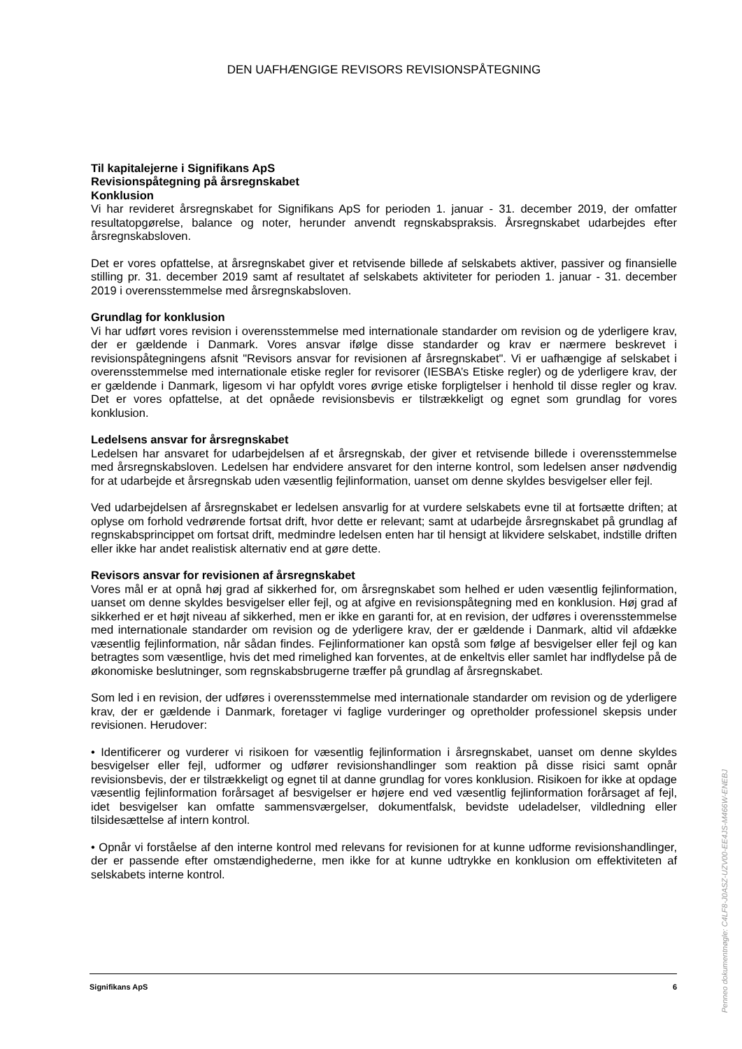DEN UAFHÆNGIGE REVISORS REVISIONSPÅTEGNING
Til kapitalejerne i Signifikans ApS
Revisionspåtegning på årsregnskabet
Konklusion
Vi har revideret årsregnskabet for Signifikans ApS for perioden 1. januar - 31. december 2019, der omfatter resultatopgørelse, balance og noter, herunder anvendt regnskabspraksis. Årsregnskabet udarbejdes efter årsregnskabsloven.
Det er vores opfattelse, at årsregnskabet giver et retvisende billede af selskabets aktiver, passiver og finansielle stilling pr. 31. december 2019 samt af resultatet af selskabets aktiviteter for perioden 1. januar - 31. december 2019 i overensstemmelse med årsregnskabsloven.
Grundlag for konklusion
Vi har udført vores revision i overensstemmelse med internationale standarder om revision og de yderligere krav, der er gældende i Danmark. Vores ansvar ifølge disse standarder og krav er nærmere beskrevet i revisionspåtegningens afsnit "Revisors ansvar for revisionen af årsregnskabet". Vi er uafhængige af selskabet i overensstemmelse med internationale etiske regler for revisorer (IESBA’s Etiske regler) og de yderligere krav, der er gældende i Danmark, ligesom vi har opfyldt vores øvrige etiske forpligtelser i henhold til disse regler og krav. Det er vores opfattelse, at det opnåede revisionsbevis er tilstrækkeligt og egnet som grundlag for vores konklusion.
Ledelsens ansvar for årsregnskabet
Ledelsen har ansvaret for udarbejdelsen af et årsregnskab, der giver et retvisende billede i overensstemmelse med årsregnskabsloven. Ledelsen har endvidere ansvaret for den interne kontrol, som ledelsen anser nødvendig for at udarbejde et årsregnskab uden væsentlig fejlinformation, uanset om denne skyldes besvigelser eller fejl.
Ved udarbejdelsen af årsregnskabet er ledelsen ansvarlig for at vurdere selskabets evne til at fortsætte driften; at oplyse om forhold vedrørende fortsat drift, hvor dette er relevant; samt at udarbejde årsregnskabet på grundlag af regnskabsprincippet om fortsat drift, medmindre ledelsen enten har til hensigt at likvidere selskabet, indstille driften eller ikke har andet realistisk alternativ end at gøre dette.
Revisors ansvar for revisionen af årsregnskabet
Vores mål er at opnå høj grad af sikkerhed for, om årsregnskabet som helhed er uden væsentlig fejlinformation, uanset om denne skyldes besvigelser eller fejl, og at afgive en revisionspåtegning med en konklusion. Høj grad af sikkerhed er et højt niveau af sikkerhed, men er ikke en garanti for, at en revision, der udføres i overensstemmelse med internationale standarder om revision og de yderligere krav, der er gældende i Danmark, altid vil afdække væsentlig fejlinformation, når sådan findes. Fejlinformationer kan opstå som følge af besvigelser eller fejl og kan betragtes som væsentlige, hvis det med rimelighed kan forventes, at de enkeltvis eller samlet har indflydelse på de økonomiske beslutninger, som regnskabsbrugerne træffer på grundlag af årsregnskabet.
Som led i en revision, der udføres i overensstemmelse med internationale standarder om revision og de yderligere krav, der er gældende i Danmark, foretager vi faglige vurderinger og opretholder professionel skepsis under revisionen. Herudover:
• Identificerer og vurderer vi risikoen for væsentlig fejlinformation i årsregnskabet, uanset om denne skyldes besvigelser eller fejl, udformer og udfører revisionshandlinger som reaktion på disse risici samt opnår revisionsbevis, der er tilstrækkeligt og egnet til at danne grundlag for vores konklusion. Risikoen for ikke at opdage væsentlig fejlinformation forårsaget af besvigelser er højere end ved væsentlig fejlinformation forårsaget af fejl, idet besvigelser kan omfatte sammensværgelser, dokumentfalsk, bevidste udeladelser, vildledning eller tilsidesættelse af intern kontrol.
• Opnår vi forståelse af den interne kontrol med relevans for revisionen for at kunne udforme revisionshandlinger, der er passende efter omstændighederne, men ikke for at kunne udtrykke en konklusion om effektiviteten af selskabets interne kontrol.
Penneo dokumentnøgle: C4LF8-J0ASZ-UZV00-EE4JS-M466W-ENEBJ
Signifikans ApS 6